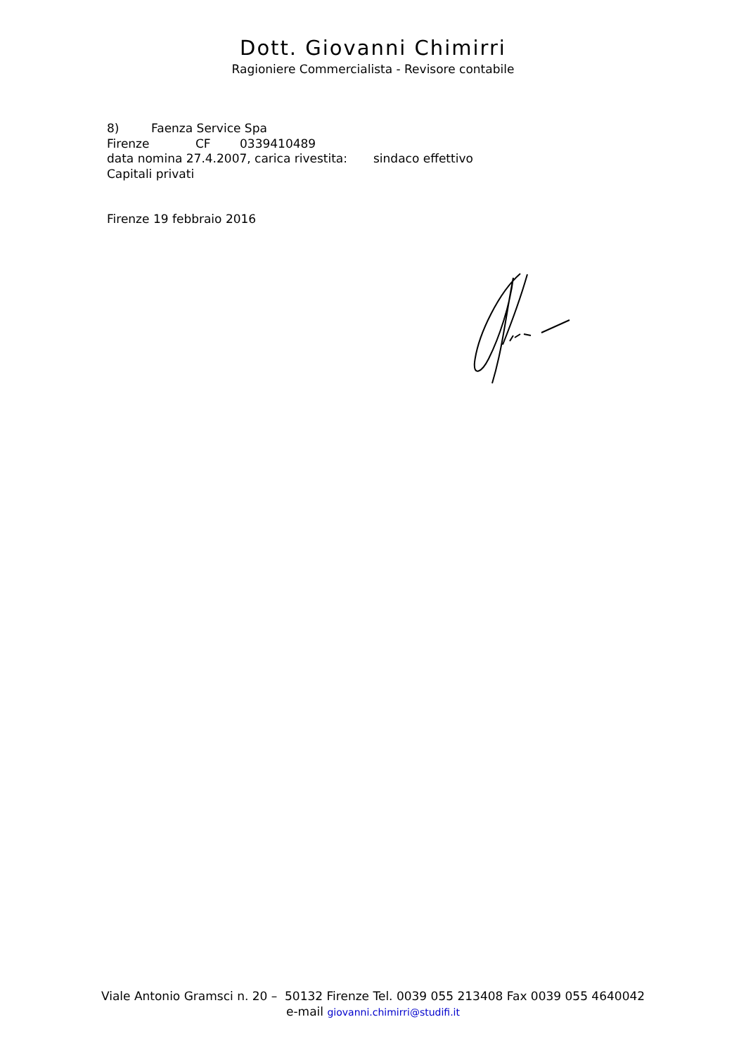Dott. Giovanni Chimirri
Ragioniere Commercialista - Revisore contabile
8) Faenza Service Spa
Firenze CF 0339410489
data nomina 27.4.2007, carica rivestita: sindaco effettivo
Capitali privati
Firenze 19 febbraio 2016
Viale Antonio Gramsci n. 20 – 50132 Firenze Tel. 0039 055 213408 Fax 0039 055 4640042
e-mail giovanni.chimirri@studifi.it